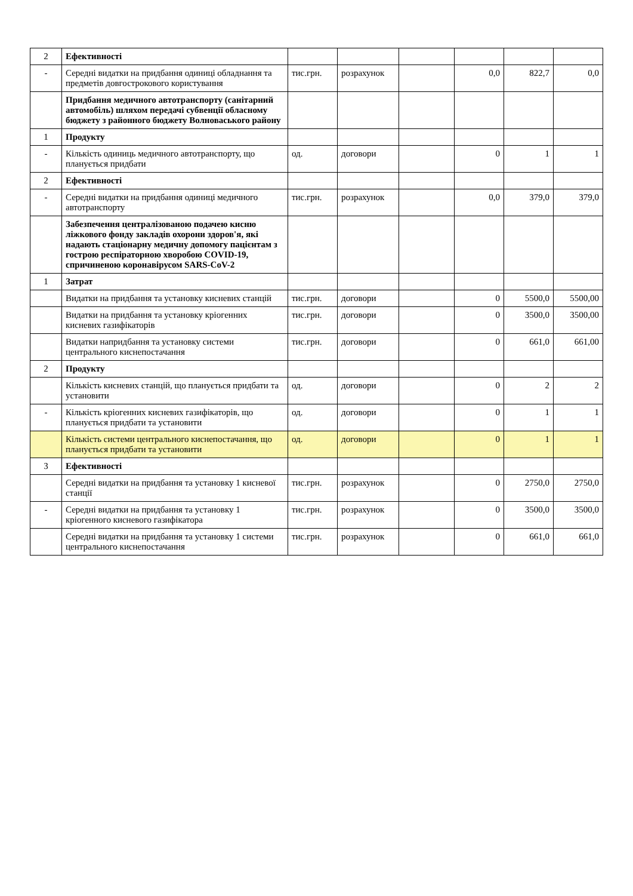| 2 | Ефективності | | | | | | |
| - | Середні видатки на придбання одиниці обладнання та предметів довгострокового користування | тис.грн. | розрахунок | | 0,0 | 822,7 | 0,0 |
| | Придбання медичного автотранспорту (санітарний автомобіль) шляхом передачі субвенції обласному бюджету з районного бюджету Волноваського району | | | | | | |
| 1 | Продукту | | | | | | |
| - | Кількість одиниць медичного автотранспорту, що планується придбати | од. | договори | | 0 | 1 | 1 |
| 2 | Ефективності | | | | | | |
| - | Середні видатки на придбання одиниці медичного автотранспорту | тис.грн. | розрахунок | | 0,0 | 379,0 | 379,0 |
| | Забезпечення централізованою подачею кисню ліжкового фонду закладів охорони здоров'я, які надають стаціонарну медичну допомогу пацієнтам з гострою респіраторною хворобою COVID-19, спричиненою коронавірусом SARS-CoV-2 | | | | | | |
| 1 | Затрат | | | | | | |
| | Видатки на придбання та установку кисневих станцій | тис.грн. | договори | | 0 | 5500,0 | 5500,00 |
| | Видатки на придбання та установку кріогенних кисневих газифікаторів | тис.грн. | договори | | 0 | 3500,0 | 3500,00 |
| | Видатки напридбання та установку системи центрального киснепостачання | тис.грн. | договори | | 0 | 661,0 | 661,00 |
| 2 | Продукту | | | | | | |
| | Кількість кисневих станцій, що планується придбати та установити | од. | договори | | 0 | 2 | 2 |
| - | Кількість кріогенних кисневих газифікаторів, що планується придбати та установити | од. | договори | | 0 | 1 | 1 |
| | Кількість системи центрального киснепостачання, що планується придбати та установити | од. | договори | | 0 | 1 | 1 |
| 3 | Ефективності | | | | | | |
| | Середні видатки на придбання та установку 1 кисневої станції | тис.грн. | розрахунок | | 0 | 2750,0 | 2750,0 |
| - | Середні видатки на придбання та установку 1 кріогенного кисневого газифікатора | тис.грн. | розрахунок | | 0 | 3500,0 | 3500,0 |
| | Середні видатки на придбання та установку 1 системи центрального киснепостачання | тис.грн. | розрахунок | | 0 | 661,0 | 661,0 |